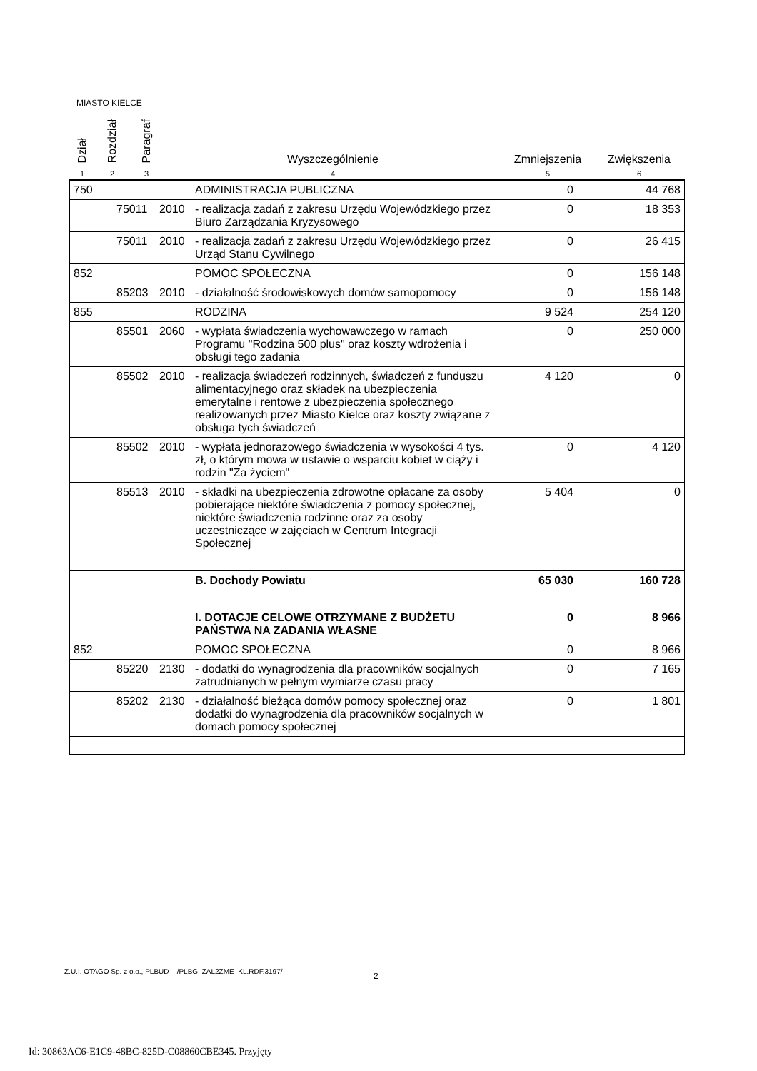MIASTO KIELCE
| Dział | Rozdział | Paragraf | Wyszczególnienie | Zmniejszenia | Zwiększenia |
| --- | --- | --- | --- | --- | --- |
| 1 | 2 | 3 | 4 | 5 | 6 |
| 750 | | | ADMINISTRACJA PUBLICZNA | 0 | 44 768 |
| | 75011 | 2010 | - realizacja zadań z zakresu Urzędu Wojewódzkiego przez Biuro Zarządzania Kryzysowego | 0 | 18 353 |
| | 75011 | 2010 | - realizacja zadań z zakresu Urzędu Wojewódzkiego przez Urząd Stanu Cywilnego | 0 | 26 415 |
| 852 | | | POMOC SPOŁECZNA | 0 | 156 148 |
| | 85203 | 2010 | - działalność środowiskowych domów samopomocy | 0 | 156 148 |
| 855 | | | RODZINA | 9 524 | 254 120 |
| | 85501 | 2060 | - wypłata świadczenia wychowawczego w ramach Programu "Rodzina 500 plus" oraz koszty wdrożenia i obsługi tego zadania | 0 | 250 000 |
| | 85502 | 2010 | - realizacja świadczeń rodzinnych, świadczeń z funduszu alimentacyjnego oraz składek na ubezpieczenia emerytalne i rentowe z ubezpieczenia społecznego realizowanych przez Miasto Kielce oraz koszty związane z obsługa tych świadczeń | 4 120 | 0 |
| | 85502 | 2010 | - wypłata jednorazowego świadczenia w wysokości 4 tys. zł, o którym mowa w ustawie o wsparciu kobiet w ciąży i rodzin "Za życiem" | 0 | 4 120 |
| | 85513 | 2010 | - składki na ubezpieczenia zdrowotne opłacane za osoby pobierające niektóre świadczenia z pomocy społecznej, niektóre świadczenia rodzinne oraz za osoby uczestniczące w zajęciach w Centrum Integracji Społecznej | 5 404 | 0 |
| | | | B. Dochody Powiatu | 65 030 | 160 728 |
| | | | I. DOTACJE CELOWE OTRZYMANE Z BUDŻETU PAŃSTWA NA ZADANIA WŁASNE | 0 | 8 966 |
| 852 | | | POMOC SPOŁECZNA | 0 | 8 966 |
| | 85220 | 2130 | - dodatki do wynagrodzenia dla pracowników socjalnych zatrudnianych w pełnym wymiarze czasu pracy | 0 | 7 165 |
| | 85202 | 2130 | - działalność bieżąca domów pomocy społecznej oraz dodatki do wynagrodzenia dla pracowników socjalnych w domach pomocy społecznej | 0 | 1 801 |
Z.U.I. OTAGO Sp. z o.o., PLBUD /PLBG_ZAL2ZME_KL.RDF.3197/
2
Id: 30863AC6-E1C9-48BC-825D-C08860CBE345. Przyjęty